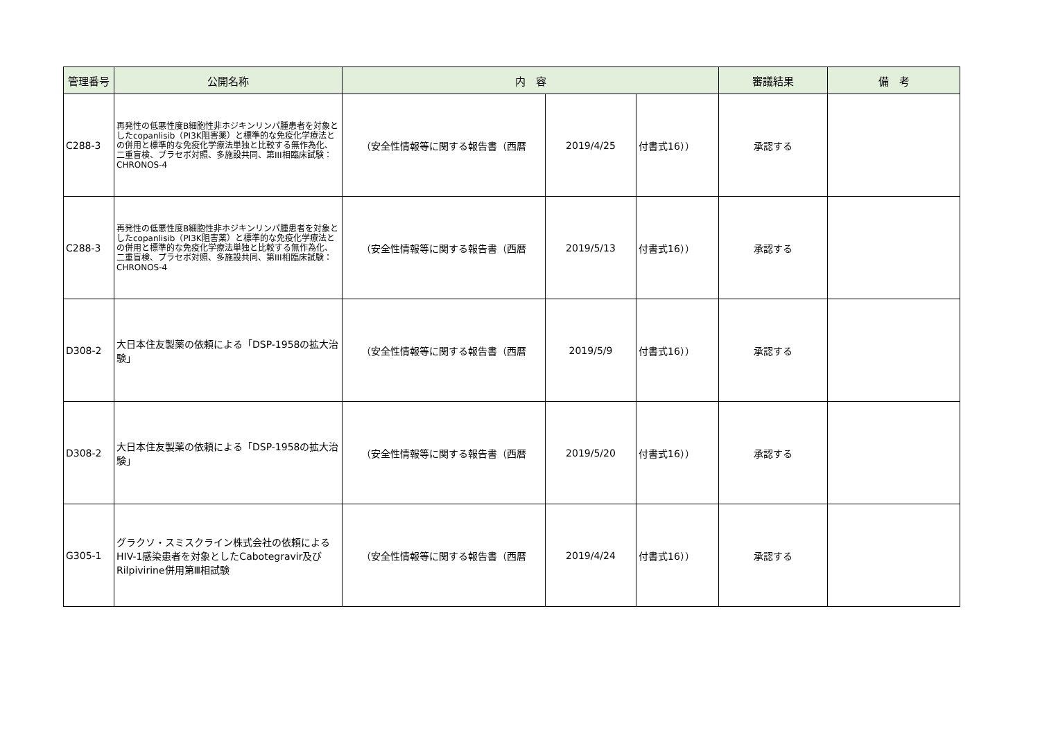| 管理番号 | 公開名称 | 内 容 | | | 審議結果 | 備 考 |
| --- | --- | --- | --- | --- | --- | --- |
| C288-3 | 再発性の低悪性度B細胞性非ホジキンリンパ腫患者を対象としたcopanlisib（PI3K阻害薬）と標準的な免疫化学療法との併用と標準的な免疫化学療法単独と比較する無作為化、二重盲検、プラセボ対照、多施設共同、第III相臨床試験：CHRONOS-4 | （安全性情報等に関する報告書（西暦 | 2019/4/25 | 付書式16）） | 承認する | |
| C288-3 | 再発性の低悪性度B細胞性非ホジキンリンパ腫患者を対象としたcopanlisib（PI3K阻害薬）と標準的な免疫化学療法との併用と標準的な免疫化学療法単独と比較する無作為化、二重盲検、プラセボ対照、多施設共同、第III相臨床試験：CHRONOS-4 | （安全性情報等に関する報告書（西暦 | 2019/5/13 | 付書式16）） | 承認する | |
| D308-2 | 大日本住友製薬の依頼による「DSP-1958の拡大治験」 | （安全性情報等に関する報告書（西暦 | 2019/5/9 | 付書式16）） | 承認する | |
| D308-2 | 大日本住友製薬の依頼による「DSP-1958の拡大治験」 | （安全性情報等に関する報告書（西暦 | 2019/5/20 | 付書式16）） | 承認する | |
| G305-1 | グラクソ・スミスクライン株式会社の依頼によるHIV-1感染患者を対象としたCabotegravir及びRilpivirine併用第Ⅲ相試験 | （安全性情報等に関する報告書（西暦 | 2019/4/24 | 付書式16）） | 承認する | |